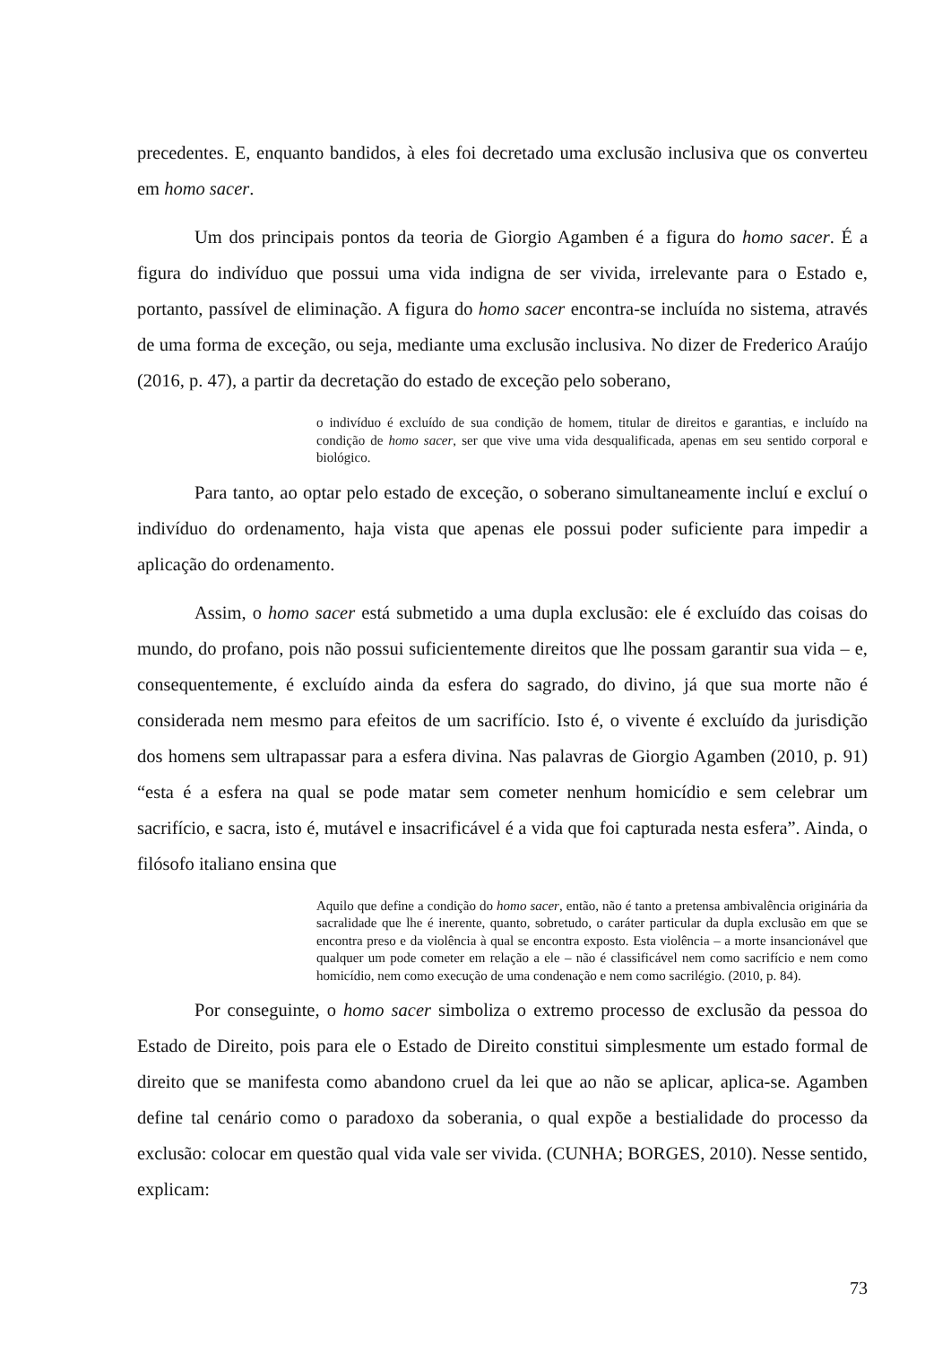precedentes. E, enquanto bandidos, à eles foi decretado uma exclusão inclusiva que os converteu em homo sacer.
Um dos principais pontos da teoria de Giorgio Agamben é a figura do homo sacer. É a figura do indivíduo que possui uma vida indigna de ser vivida, irrelevante para o Estado e, portanto, passível de eliminação. A figura do homo sacer encontra-se incluída no sistema, através de uma forma de exceção, ou seja, mediante uma exclusão inclusiva. No dizer de Frederico Araújo (2016, p. 47), a partir da decretação do estado de exceção pelo soberano,
o indivíduo é excluído de sua condição de homem, titular de direitos e garantias, e incluído na condição de homo sacer, ser que vive uma vida desqualificada, apenas em seu sentido corporal e biológico.
Para tanto, ao optar pelo estado de exceção, o soberano simultaneamente incluí e excluí o indivíduo do ordenamento, haja vista que apenas ele possui poder suficiente para impedir a aplicação do ordenamento.
Assim, o homo sacer está submetido a uma dupla exclusão: ele é excluído das coisas do mundo, do profano, pois não possui suficientemente direitos que lhe possam garantir sua vida – e, consequentemente, é excluído ainda da esfera do sagrado, do divino, já que sua morte não é considerada nem mesmo para efeitos de um sacrifício. Isto é, o vivente é excluído da jurisdição dos homens sem ultrapassar para a esfera divina. Nas palavras de Giorgio Agamben (2010, p. 91) “esta é a esfera na qual se pode matar sem cometer nenhum homicídio e sem celebrar um sacrifício, e sacra, isto é, mutável e insacrificável é a vida que foi capturada nesta esfera”. Ainda, o filósofo italiano ensina que
Aquilo que define a condição do homo sacer, então, não é tanto a pretensa ambivalência originária da sacralidade que lhe é inerente, quanto, sobretudo, o caráter particular da dupla exclusão em que se encontra preso e da violência à qual se encontra exposto. Esta violência – a morte insancionável que qualquer um pode cometer em relação a ele – não é classificável nem como sacrifício e nem como homicídio, nem como execução de uma condenação e nem como sacrilégio. (2010, p. 84).
Por conseguinte, o homo sacer simboliza o extremo processo de exclusão da pessoa do Estado de Direito, pois para ele o Estado de Direito constitui simplesmente um estado formal de direito que se manifesta como abandono cruel da lei que ao não se aplicar, aplica-se. Agamben define tal cenário como o paradoxo da soberania, o qual expõe a bestialidade do processo da exclusão: colocar em questão qual vida vale ser vivida. (CUNHA; BORGES, 2010). Nesse sentido, explicam:
73